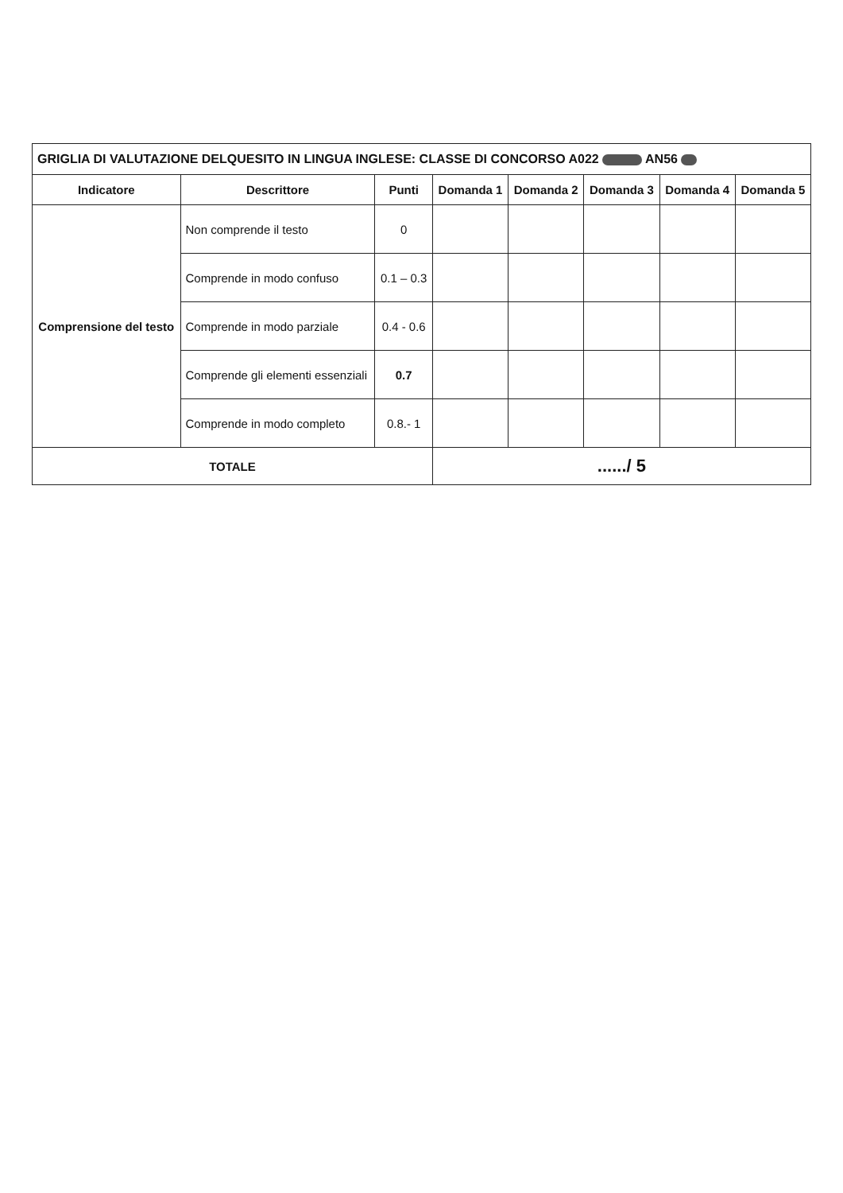| GRIGLIA DI VALUTAZIONE DELQUESITO IN LINGUA INGLESE: CLASSE DI CONCORSO A022 AN56 | | | | | | | |
| Indicatore | Descrittore | Punti | Domanda 1 | Domanda 2 | Domanda 3 | Domanda 4 | Domanda 5 |
| Comprensione del testo | Non comprende il testo | 0 | | | | | |
| | Comprende in modo confuso | 0.1 – 0.3 | | | | | |
| | Comprende in modo parziale | 0.4 - 0.6 | | | | | |
| | Comprende gli elementi essenziali | 0.7 | | | | | |
| | Comprende in modo completo | 0.8.- 1 | | | | | |
| TOTALE | | | ....../ 5 | | | | |